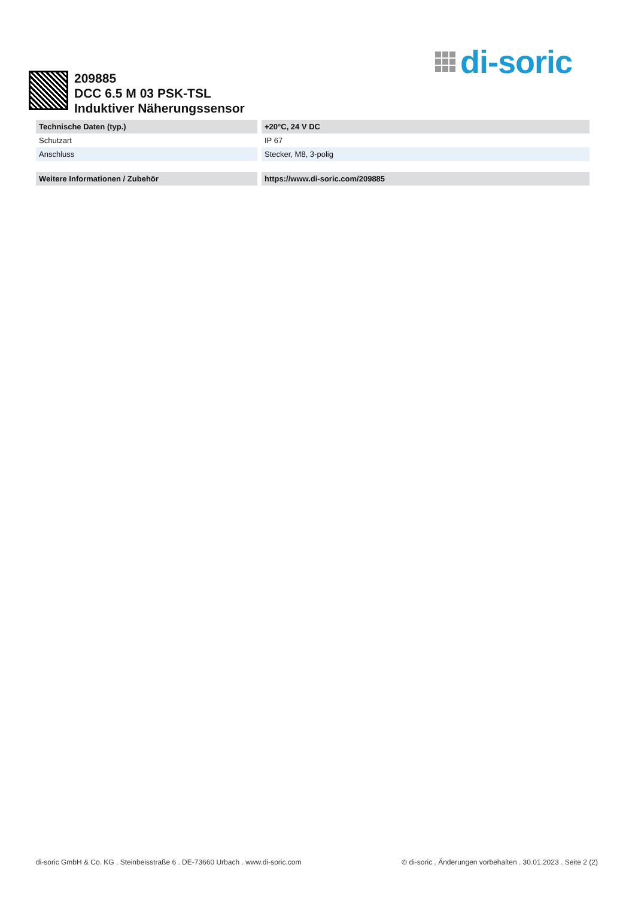di-soric
209885
DCC 6.5 M 03 PSK-TSL
Induktiver Näherungssensor
| Technische Daten (typ.) | +20°C, 24 V DC |
| --- | --- |
| Schutzart | IP 67 |
| Anschluss | Stecker, M8, 3-polig |
| Weitere Informationen / Zubehör | https://www.di-soric.com/209885 |
di-soric GmbH & Co. KG . Steinbeisstraße 6 . DE-73660 Urbach . www.di-soric.com © di-soric . Änderungen vorbehalten . 30.01.2023 . Seite 2 (2)